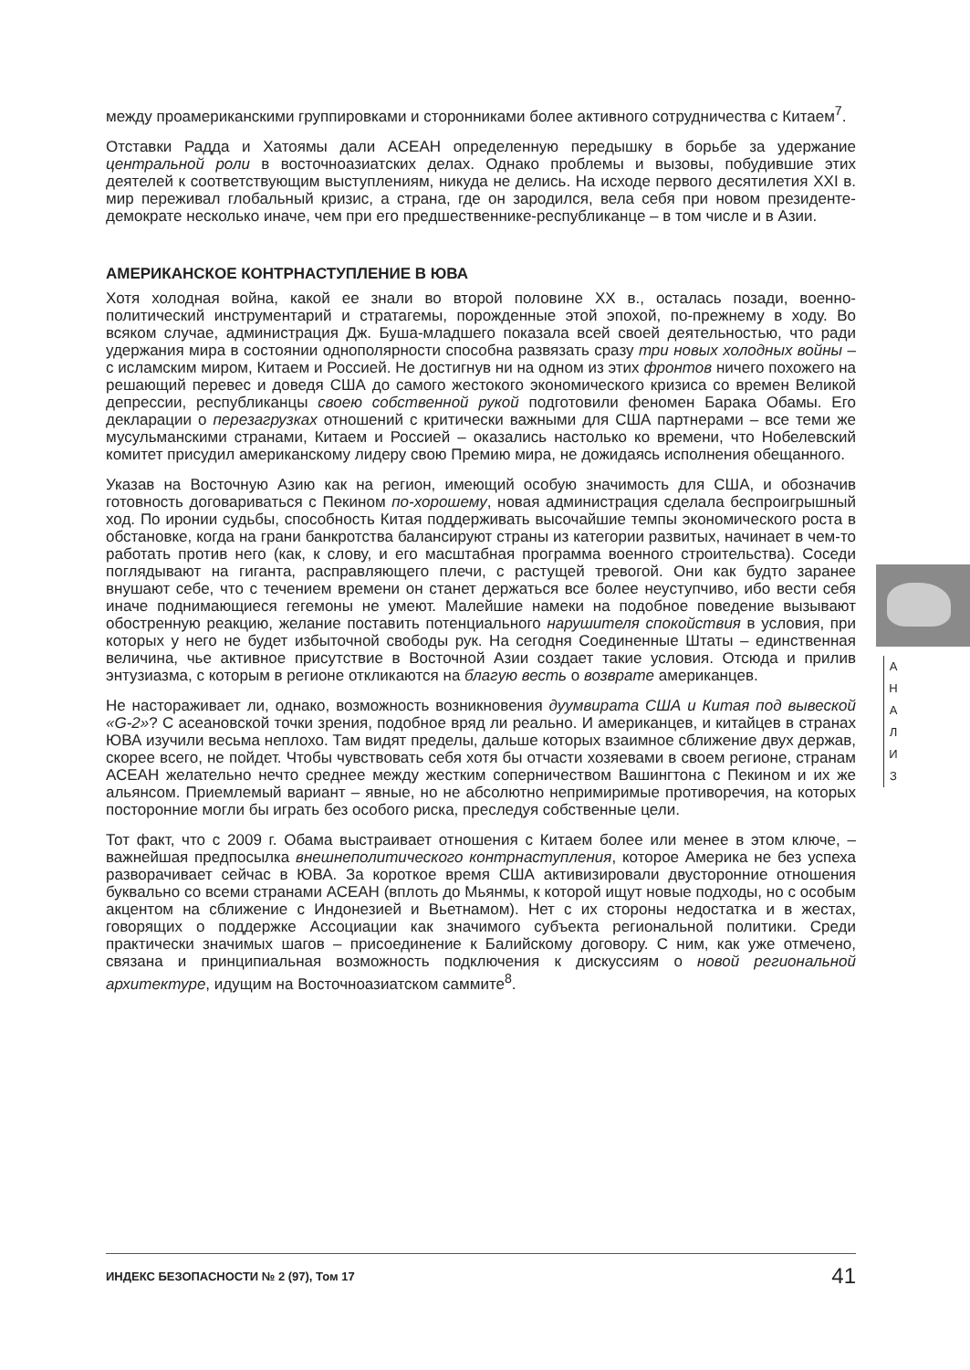между проамериканскими группировками и сторонниками более активного сотрудничества с Китаем<sup>7</sup>.
Отставки Радда и Хатоямы дали АСЕАН определенную передышку в борьбе за удержание центральной роли в восточноазиатских делах. Однако проблемы и вызовы, побудившие этих деятелей к соответствующим выступлениям, никуда не делись. На исходе первого десятилетия XXI в. мир переживал глобальный кризис, а страна, где он зародился, вела себя при новом президенте-демократе несколько иначе, чем при его предшественнике-республиканце – в том числе и в Азии.
АМЕРИКАНСКОЕ КОНТРНАСТУПЛЕНИЕ В ЮВА
Хотя холодная война, какой ее знали во второй половине XX в., осталась позади, военно-политический инструментарий и стратагемы, порожденные этой эпохой, по-прежнему в ходу. Во всяком случае, администрация Дж. Буша-младшего показала всей своей деятельностью, что ради удержания мира в состоянии однополярности способна развязать сразу три новых холодных войны – с исламским миром, Китаем и Россией. Не достигнув ни на одном из этих фронтов ничего похожего на решающий перевес и доведя США до самого жестокого экономического кризиса со времен Великой депрессии, республиканцы своею собственной рукой подготовили феномен Барака Обамы. Его декларации о перезагрузках отношений с критически важными для США партнерами – все теми же мусульманскими странами, Китаем и Россией – оказались настолько ко времени, что Нобелевский комитет присудил американскому лидеру свою Премию мира, не дожидаясь исполнения обещанного.
Указав на Восточную Азию как на регион, имеющий особую значимость для США, и обозначив готовность договариваться с Пекином по-хорошему, новая администрация сделала беспроигрышный ход. По иронии судьбы, способность Китая поддерживать высочайшие темпы экономического роста в обстановке, когда на грани банкротства балансируют страны из категории развитых, начинает в чем-то работать против него (как, к слову, и его масштабная программа военного строительства). Соседи поглядывают на гиганта, расправляющего плечи, с растущей тревогой. Они как будто заранее внушают себе, что с течением времени он станет держаться все более неуступчиво, ибо вести себя иначе поднимающиеся гегемоны не умеют. Малейшие намеки на подобное поведение вызывают обостренную реакцию, желание поставить потенциального нарушителя спокойствия в условия, при которых у него не будет избыточной свободы рук. На сегодня Соединенные Штаты – единственная величина, чье активное присутствие в Восточной Азии создает такие условия. Отсюда и прилив энтузиазма, с которым в регионе откликаются на благую весть о возврате американцев.
Не настораживает ли, однако, возможность возникновения дуумвирата США и Китая под вывеской «G-2»? С асеановской точки зрения, подобное вряд ли реально. И американцев, и китайцев в странах ЮВА изучили весьма неплохо. Там видят пределы, дальше которых взаимное сближение двух держав, скорее всего, не пойдет. Чтобы чувствовать себя хотя бы отчасти хозяевами в своем регионе, странам АСЕАН желательно нечто среднее между жестким соперничеством Вашингтона с Пекином и их же альянсом. Приемлемый вариант – явные, но не абсолютно непримиримые противоречия, на которых посторонние могли бы играть без особого риска, преследуя собственные цели.
Тот факт, что с 2009 г. Обама выстраивает отношения с Китаем более или менее в этом ключе, – важнейшая предпосылка внешнеполитического контрнаступления, которое Америка не без успеха разворачивает сейчас в ЮВА. За короткое время США активизировали двусторонние отношения буквально со всеми странами АСЕАН (вплоть до Мьянмы, к которой ищут новые подходы, но с особым акцентом на сближение с Индонезией и Вьетнамом). Нет с их стороны недостатка и в жестах, говорящих о поддержке Ассоциации как значимого субъекта региональной политики. Среди практически значимых шагов – присоединение к Балийскому договору. С ним, как уже отмечено, связана и принципиальная возможность подключения к дискуссиям о новой региональной архитектуре, идущим на Восточноазиатском саммите<sup>8</sup>.
А
Н
А
Л
И
З
ИНДЕКС БЕЗОПАСНОСТИ № 2 (97), Том 17 41